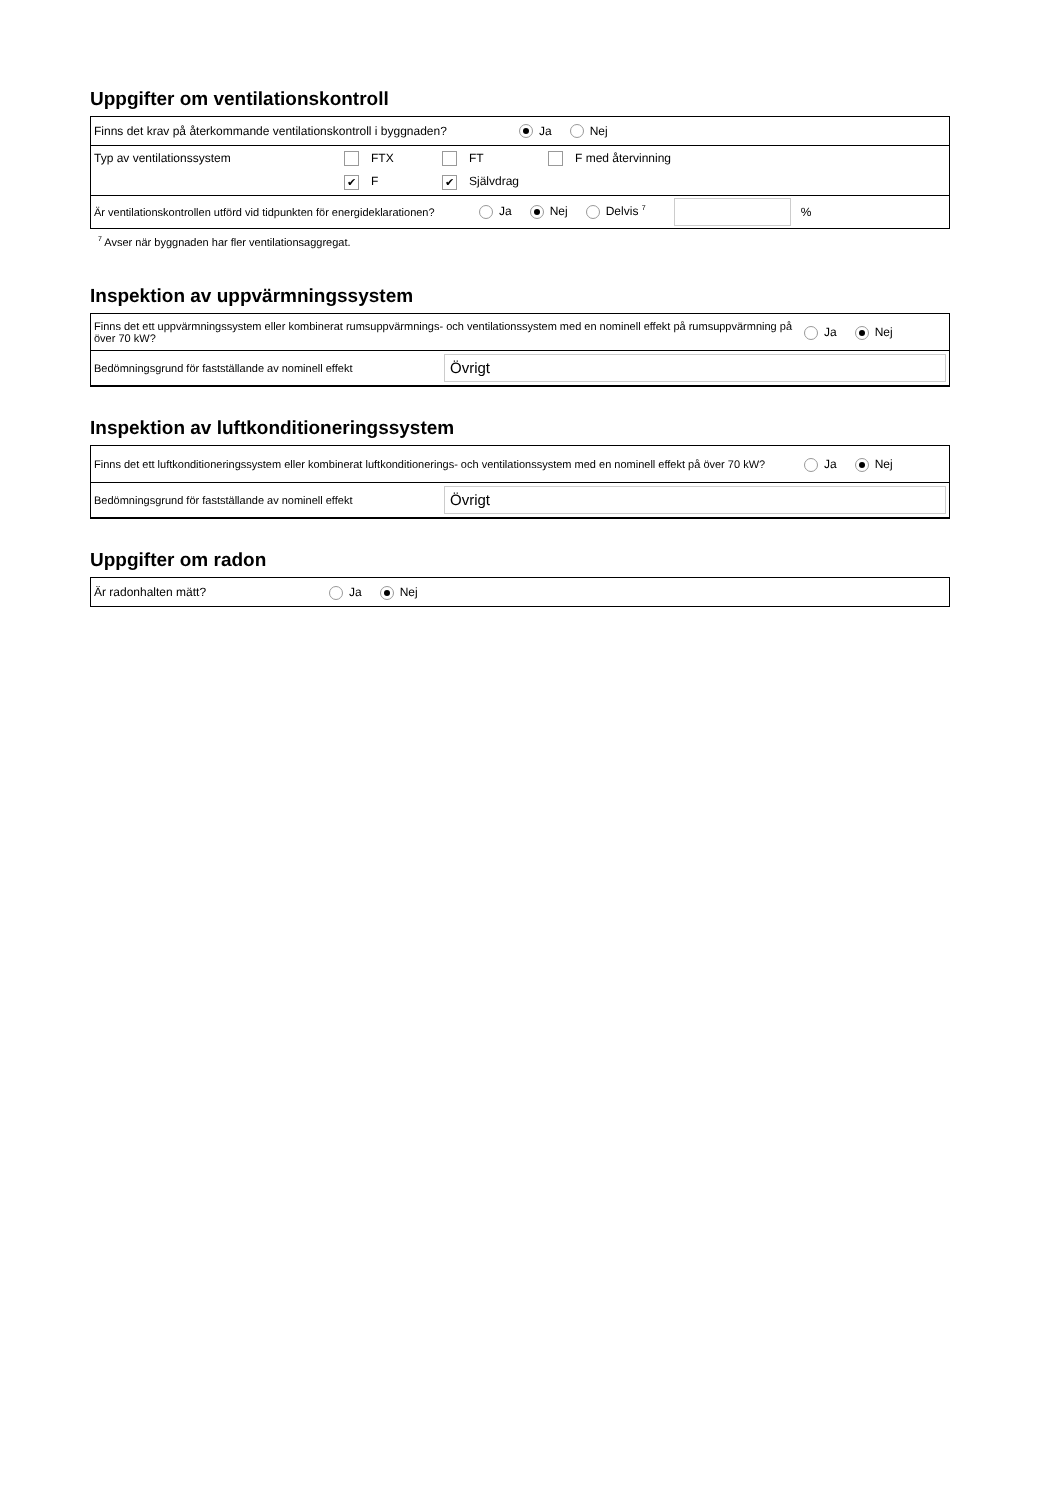Uppgifter om ventilationskontroll
Finns det krav på återkommande ventilationskontroll i byggnaden? Ja Nej
Typ av ventilationssystem FTX FT F med återvinning
✔ F ✔ Självdrag
Är ventilationskontrollen utförd vid tidpunkten för energideklarationen? Ja Nej Delvis <sup>7</sup> %
<sup>7</sup> Avser när byggnaden har fler ventilationsaggregat.
Inspektion av uppvärmningssystem
Finns det ett uppvärmningssystem eller kombinerat rumsuppvärmnings- och ventilationssystem med en nominell effekt på rumsuppvärmning på över 70 kW? Ja Nej
Bedömningsgrund för fastställande av nominell effekt Övrigt
Inspektion av luftkonditioneringssystem
Finns det ett luftkonditioneringssystem eller kombinerat luftkonditionerings- och ventilationssystem med en nominell effekt på över 70 kW? Ja Nej
Bedömningsgrund för fastställande av nominell effekt Övrigt
Uppgifter om radon
Är radonhalten mätt? Ja Nej